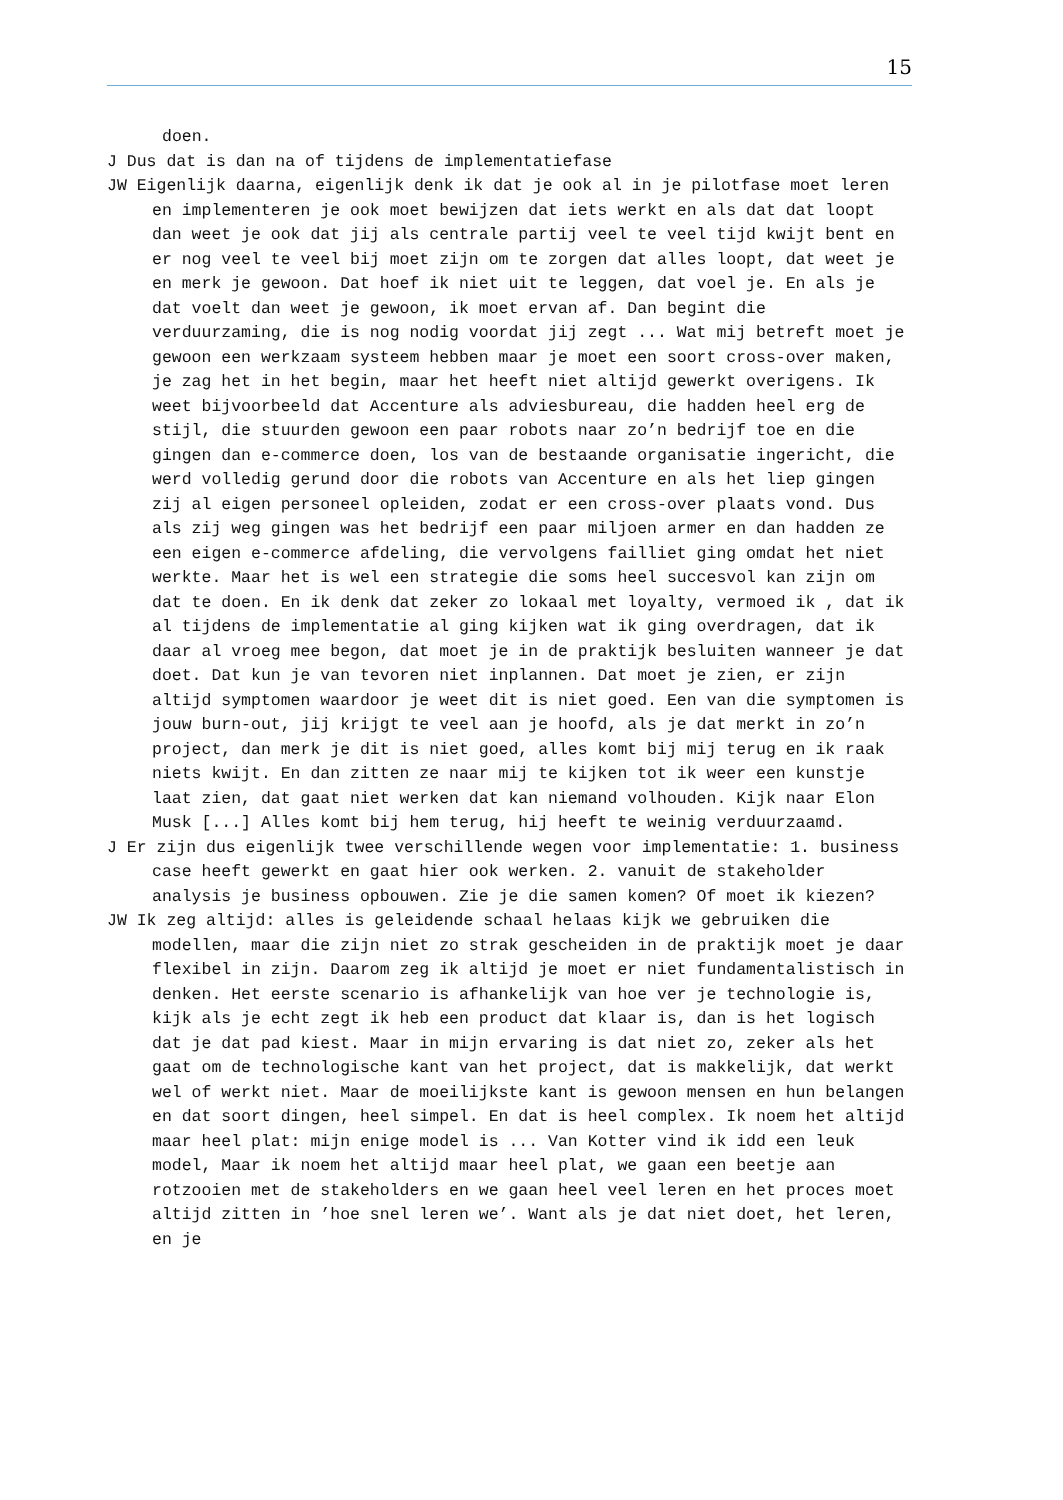15
doen.
J Dus dat is dan na of tijdens de implementatiefase
JW Eigenlijk daarna, eigenlijk denk ik dat je ook al in je pilotfase moet leren en implementeren je ook moet bewijzen dat iets werkt en als dat dat loopt dan weet je ook dat jij als centrale partij veel te veel tijd kwijt bent en er nog veel te veel bij moet zijn om te zorgen dat alles loopt, dat weet je en merk je gewoon. Dat hoef ik niet uit te leggen, dat voel je. En als je dat voelt dan weet je gewoon, ik moet ervan af. Dan begint die verduurzaming, die is nog nodig voordat jij zegt ... Wat mij betreft moet je gewoon een werkzaam systeem hebben maar je moet een soort cross-over maken, je zag het in het begin, maar het heeft niet altijd gewerkt overigens. Ik weet bijvoorbeeld dat Accenture als adviesbureau, die hadden heel erg de stijl, die stuurden gewoon een paar robots naar zo’n bedrijf toe en die gingen dan e-commerce doen, los van de bestaande organisatie ingericht, die werd volledig gerund door die robots van Accenture en als het liep gingen zij al eigen personeel opleiden, zodat er een cross-over plaats vond. Dus als zij weg gingen was het bedrijf een paar miljoen armer en dan hadden ze een eigen e-commerce afdeling, die vervolgens failliet ging omdat het niet werkte. Maar het is wel een strategie die soms heel succesvol kan zijn om dat te doen. En ik denk dat zeker zo lokaal met loyalty, vermoed ik , dat ik al tijdens de implementatie al ging kijken wat ik ging overdragen, dat ik daar al vroeg mee begon, dat moet je in de praktijk besluiten wanneer je dat doet. Dat kun je van tevoren niet inplannen. Dat moet je zien, er zijn altijd symptomen waardoor je weet dit is niet goed. Een van die symptomen is jouw burn-out, jij krijgt te veel aan je hoofd, als je dat merkt in zo’n project, dan merk je dit is niet goed, alles komt bij mij terug en ik raak niets kwijt. En dan zitten ze naar mij te kijken tot ik weer een kunstje laat zien, dat gaat niet werken dat kan niemand volhouden. Kijk naar Elon Musk [...] Alles komt bij hem terug, hij heeft te weinig verduurzaamd.
J Er zijn dus eigenlijk twee verschillende wegen voor implementatie: 1. business case heeft gewerkt en gaat hier ook werken. 2. vanuit de stakeholder analysis je business opbouwen. Zie je die samen komen? Of moet ik kiezen?
JW Ik zeg altijd: alles is geleidende schaal helaas kijk we gebruiken die modellen, maar die zijn niet zo strak gescheiden in de praktijk moet je daar flexibel in zijn. Daarom zeg ik altijd je moet er niet fundamentalistisch in denken. Het eerste scenario is afhankelijk van hoe ver je technologie is, kijk als je echt zegt ik heb een product dat klaar is, dan is het logisch dat je dat pad kiest. Maar in mijn ervaring is dat niet zo, zeker als het gaat om de technologische kant van het project, dat is makkelijk, dat werkt wel of werkt niet. Maar de moeilijkste kant is gewoon mensen en hun belangen en dat soort dingen, heel simpel. En dat is heel complex. Ik noem het altijd maar heel plat: mijn enige model is ... Van Kotter vind ik idd een leuk model, Maar ik noem het altijd maar heel plat, we gaan een beetje aan rotzooien met de stakeholders en we gaan heel veel leren en het proces moet altijd zitten in ’hoe snel leren we’. Want als je dat niet doet, het leren, en je